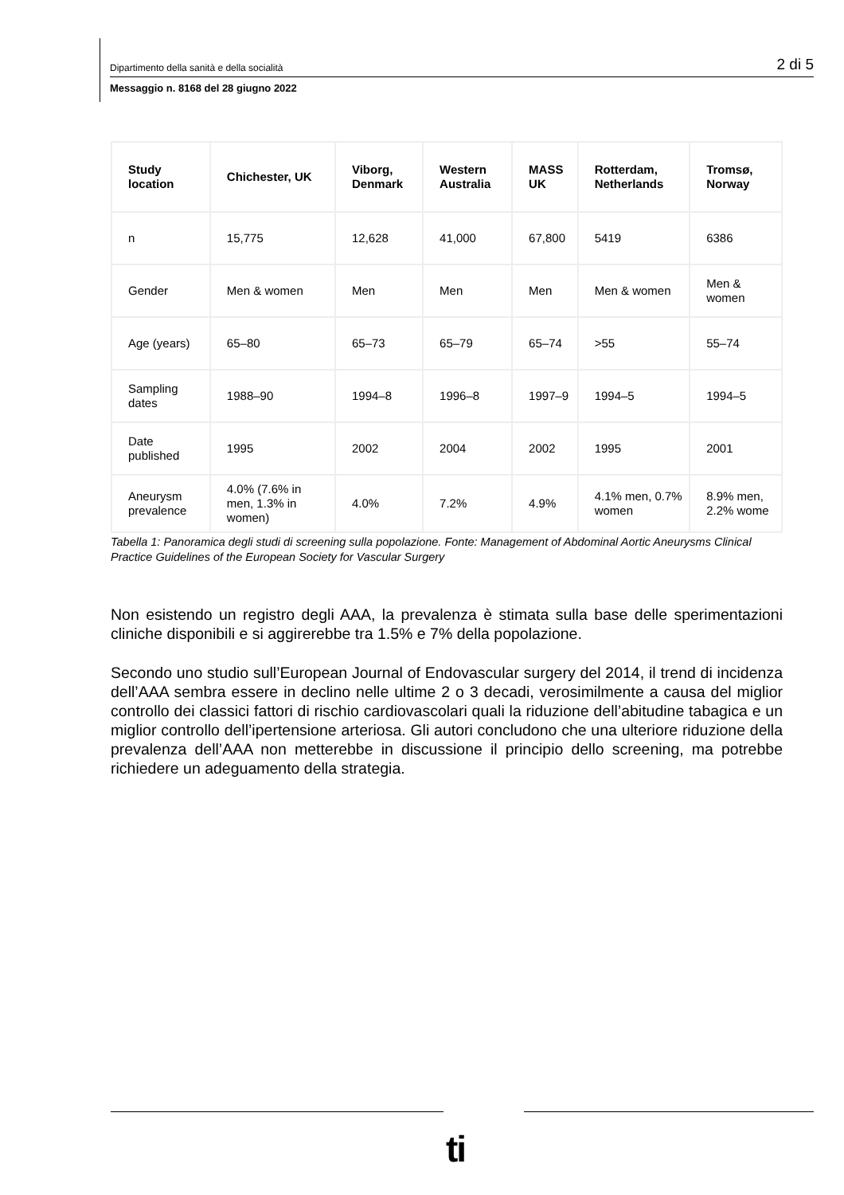Dipartimento della sanità e della socialità 2 di 5
Messaggio n. 8168 del 28 giugno 2022
| Study location | Chichester, UK | Viborg, Denmark | Western Australia | MASS UK | Rotterdam, Netherlands | Tromsø, Norway |
| --- | --- | --- | --- | --- | --- | --- |
| n | 15,775 | 12,628 | 41,000 | 67,800 | 5419 | 6386 |
| Gender | Men & women | Men | Men | Men | Men & women | Men & women |
| Age (years) | 65–80 | 65–73 | 65–79 | 65–74 | >55 | 55–74 |
| Sampling dates | 1988–90 | 1994–8 | 1996–8 | 1997–9 | 1994–5 | 1994–5 |
| Date published | 1995 | 2002 | 2004 | 2002 | 1995 | 2001 |
| Aneurysm prevalence | 4.0% (7.6% in men, 1.3% in women) | 4.0% | 7.2% | 4.9% | 4.1% men, 0.7% women | 8.9% men, 2.2% wome |
Tabella 1: Panoramica degli studi di screening sulla popolazione. Fonte: Management of Abdominal Aortic Aneurysms Clinical Practice Guidelines of the European Society for Vascular Surgery
Non esistendo un registro degli AAA, la prevalenza è stimata sulla base delle sperimentazioni cliniche disponibili e si aggirerebbe tra 1.5% e 7% della popolazione.
Secondo uno studio sull’European Journal of Endovascular surgery del 2014, il trend di incidenza dell’AAA sembra essere in declino nelle ultime 2 o 3 decadi, verosimilmente a causa del miglior controllo dei classici fattori di rischio cardiovascolari quali la riduzione dell’abitudine tabagica e un miglior controllo dell’ipertensione arteriosa. Gli autori concludono che una ulteriore riduzione della prevalenza dell’AAA non metterebbe in discussione il principio dello screening, ma potrebbe richiedere un adeguamento della strategia.
ti